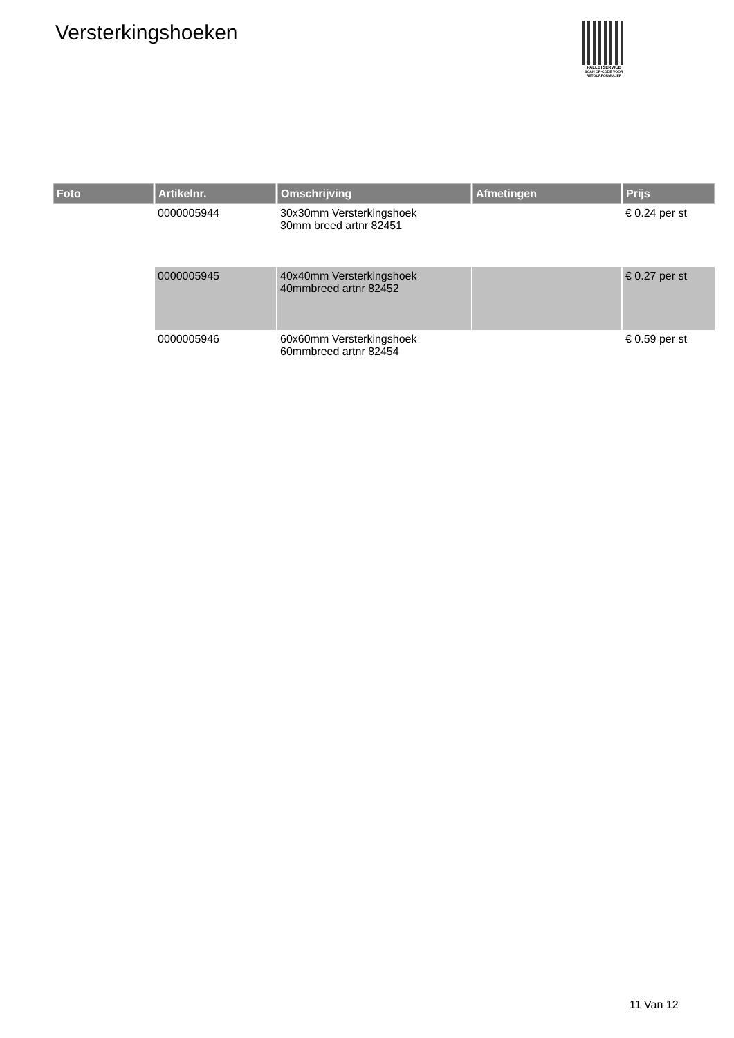Versterkingshoeken
PALLETSERVICE
SCAN QR-CODE VOOR RETOURFORMULIER
| Foto | Artikelnr. | Omschrijving | Afmetingen | Prijs |
| --- | --- | --- | --- | --- |
| | 0000005944 | 30x30mm Versterkingshoek 30mm breed artnr 82451 | | € 0.24 per st |
| | 0000005945 | 40x40mm Versterkingshoek 40mmbreed artnr 82452 | | € 0.27 per st |
| | 0000005946 | 60x60mm Versterkingshoek 60mmbreed artnr 82454 | | € 0.59 per st |
11 Van 12